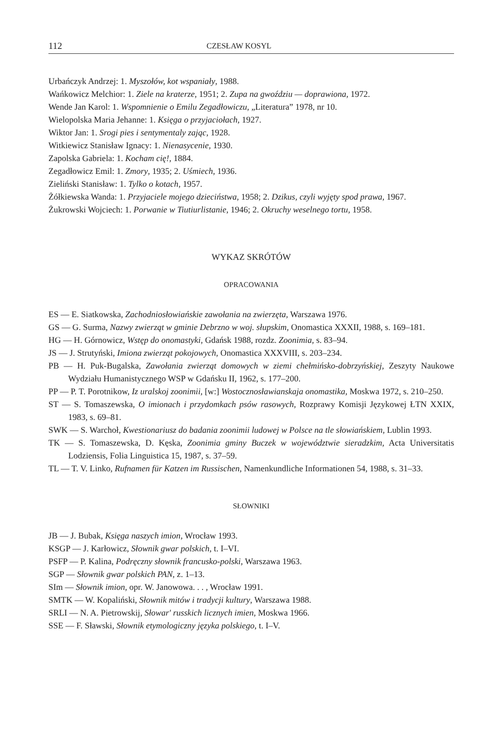112 CZESŁAW KOSYL
Urbańczyk Andrzej: 1. Myszołów, kot wspaniały, 1988.
Wańkowicz Melchior: 1. Ziele na kraterze, 1951; 2. Zupa na gwoździu — doprawiona, 1972.
Wende Jan Karol: 1. Wspomnienie o Emilu Zegadłowiczu, „Literatura” 1978, nr 10.
Wielopolska Maria Jehanne: 1. Księga o przyjaciołach, 1927.
Wiktor Jan: 1. Srogi pies i sentymentaly zając, 1928.
Witkiewicz Stanisław Ignacy: 1. Nienasycenie, 1930.
Zapolska Gabriela: 1. Kocham cię!, 1884.
Zegadłowicz Emil: 1. Zmory, 1935; 2. Uśmiech, 1936.
Zieliński Stanisław: 1. Tylko o kotach, 1957.
Żółkiewska Wanda: 1. Przyjaciele mojego dzieciństwa, 1958; 2. Dzikus, czyli wyjęty spod prawa, 1967.
Żukrowski Wojciech: 1. Porwanie w Tiutiurlistanie, 1946; 2. Okruchy weselnego tortu, 1958.
WYKAZ SKRÓTÓW
OPRACOWANIA
ES — E. Siatkowska, Zachodniosłowiańskie zawołania na zwierzęta, Warszawa 1976.
GS — G. Surma, Nazwy zwierząt w gminie Debrzno w woj. słupskim, Onomastica XXXII, 1988, s. 169–181.
HG — H. Górnowicz, Wstęp do onomastyki, Gdańsk 1988, rozdz. Zoonimia, s. 83–94.
JS — J. Strutyński, Imiona zwierząt pokojowych, Onomastica XXXVIII, s. 203–234.
PB — H. Puk-Bugalska, Zawołania zwierząt domowych w ziemi chełmińsko-dobrzyńskiej, Zeszyty Naukowe Wydziału Humanistycznego WSP w Gdańsku II, 1962, s. 177–200.
PP — P. T. Porotnikow, Iz uralskoj zoonimii, [w:] Wostocznosławianskaja onomastika, Moskwa 1972, s. 210–250.
ST — S. Tomaszewska, O imionach i przydomkach psów rasowych, Rozprawy Komisji Językowej ŁTN XXIX, 1983, s. 69–81.
SWK — S. Warchoł, Kwestionariusz do badania zoonimii ludowej w Polsce na tle słowiańskiem, Lublin 1993.
TK — S. Tomaszewska, D. Kęska, Zoonimia gminy Buczek w województwie sieradzkim, Acta Universitatis Lodziensis, Folia Linguistica 15, 1987, s. 37–59.
TL — T. V. Linko, Rufnamen für Katzen im Russischen, Namenkundliche Informationen 54, 1988, s. 31–33.
SŁOWNIKI
JB — J. Bubak, Księga naszych imion, Wrocław 1993.
KSGP — J. Karłowicz, Słownik gwar polskich, t. I–VI.
PSFP — P. Kalina, Podręczny słownik francusko-polski, Warszawa 1963.
SGP — Słownik gwar polskich PAN, z. 1–13.
SIm — Słownik imion, opr. W. Janowowa. . . , Wrocław 1991.
SMTK — W. Kopaliński, Słownik mitów i tradycji kultury, Warszawa 1988.
SRLI — N. A. Pietrowskij, Słowar' russkich licznych imien, Moskwa 1966.
SSE — F. Sławski, Słownik etymologiczny języka polskiego, t. I–V.